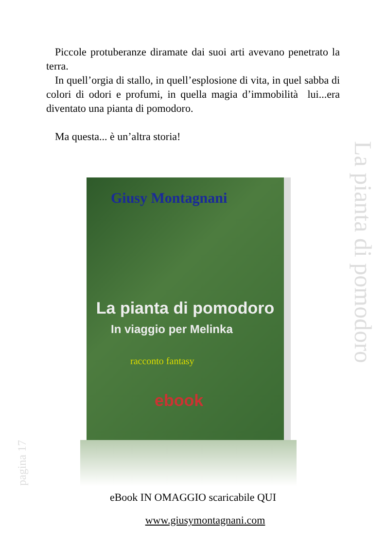Piccole protuberanze diramate dai suoi arti avevano penetrato la terra.
In quell’orgia di stallo, in quell’esplosione di vita, in quel sabba di colori di odori e profumi, in quella magia d’immobilità lui...era diventato una pianta di pomodoro.
Ma questa... è un’altra storia!
La pianta di pomodoro
Giusy Montagnani
La pianta di pomodoro
In viaggio per Melinka
racconto fantasy
ebook
pagina 17
eBook IN OMAGGIO scaricabile QUI
www.giusymontagnani.com